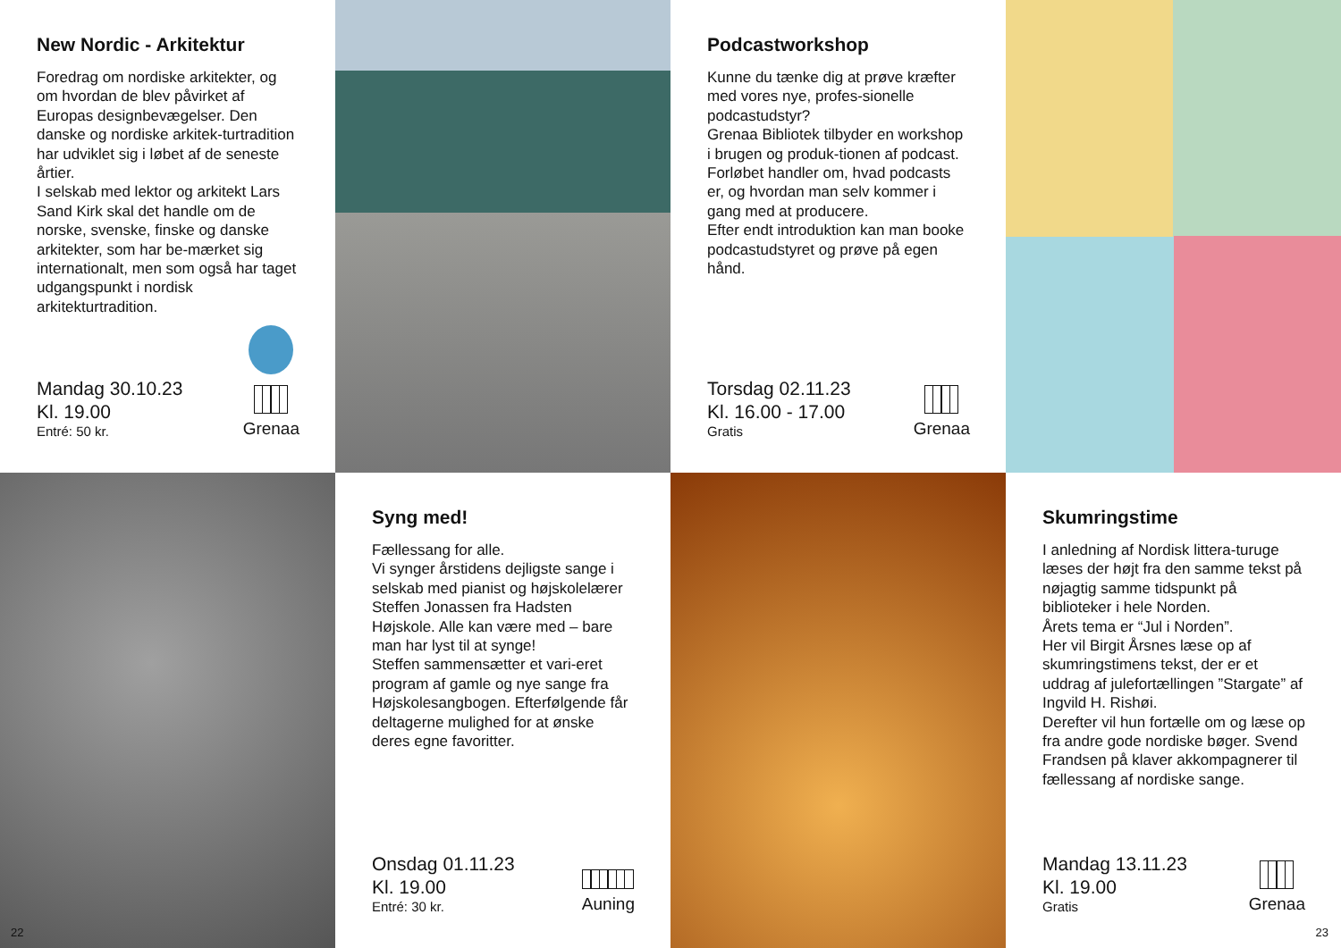New Nordic - Arkitektur
Foredrag om nordiske arkitekter, og om hvordan de blev påvirket af Europas designbevægelser. Den danske og nordiske arkitek-turtradition har udviklet sig i løbet af de seneste årtier.
I selskab med lektor og arkitekt Lars Sand Kirk skal det handle om de norske, svenske, finske og danske arkitekter, som har be-mærket sig internationalt, men som også har taget udgangspunkt i nordisk arkitekturtradition.
Mandag 30.10.23
Kl. 19.00
Entré: 50 kr.
Grenaa
Podcastworkshop
Kunne du tænke dig at prøve kræfter med vores nye, profes-sionelle podcastudstyr?
Grenaa Bibliotek tilbyder en workshop i brugen og produk-tionen af podcast. Forløbet handler om, hvad podcasts er, og hvordan man selv kommer i gang med at producere.
Efter endt introduktion kan man booke podcastudstyret og prøve på egen hånd.
Torsdag 02.11.23
Kl. 16.00 - 17.00
Gratis
Grenaa
Syng med!
Fællessang for alle.
Vi synger årstidens dejligste sange i selskab med pianist og højskolelærer Steffen Jonassen fra Hadsten Højskole. Alle kan være med – bare man har lyst til at synge!
Steffen sammensætter et vari-eret program af gamle og nye sange fra Højskolesangbogen. Efterfølgende får deltagerne mulighed for at ønske deres egne favoritter.
Onsdag 01.11.23
Kl. 19.00
Entré: 30 kr.
Auning
22
Skumringstime
I anledning af Nordisk littera-turuge læses der højt fra den samme tekst på nøjagtig samme tidspunkt på biblioteker i hele Norden.
Årets tema er “Jul i Norden”.
Her vil Birgit Årsnes læse op af skumringstimens tekst, der er et uddrag af julefortællingen ”Stargate” af Ingvild H. Rishøi.
Derefter vil hun fortælle om og læse op fra andre gode nordiske bøger. Svend Frandsen på klaver akkompagnerer til fællessang af nordiske sange.
Mandag 13.11.23
Kl. 19.00
Gratis
Grenaa
23